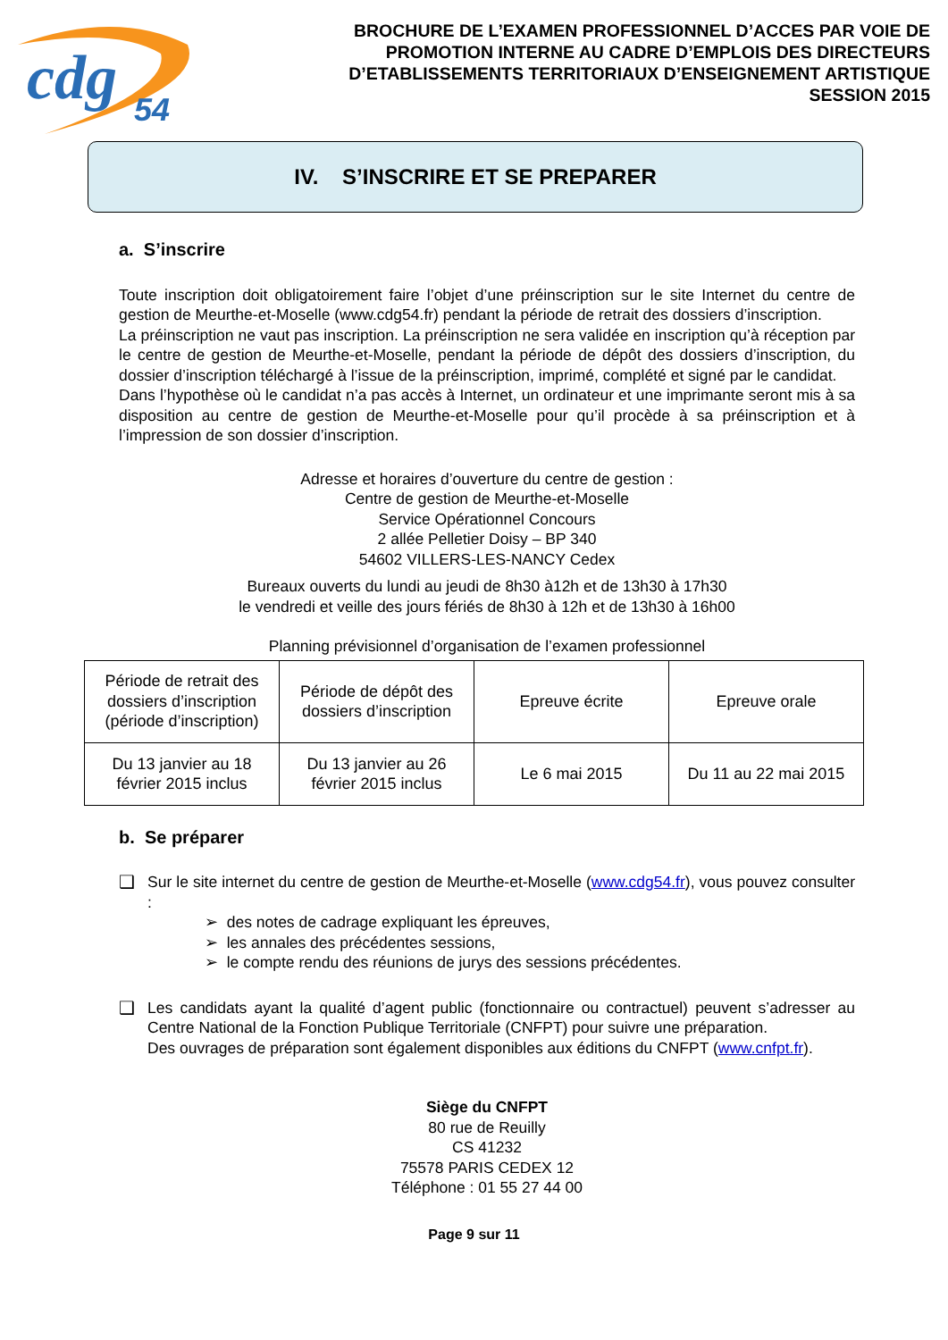cdg
54
BROCHURE DE L’EXAMEN PROFESSIONNEL D’ACCES PAR VOIE DE
PROMOTION INTERNE AU CADRE D’EMPLOIS DES DIRECTEURS
D’ETABLISSEMENTS TERRITORIAUX D’ENSEIGNEMENT ARTISTIQUE
SESSION 2015
IV. S’INSCRIRE ET SE PREPARER
a. S’inscrire
Toute inscription doit obligatoirement faire l’objet d’une préinscription sur le site Internet du centre de gestion de Meurthe-et-Moselle (www.cdg54.fr) pendant la période de retrait des dossiers d’inscription.
La préinscription ne vaut pas inscription. La préinscription ne sera validée en inscription qu’à réception par le centre de gestion de Meurthe-et-Moselle, pendant la période de dépôt des dossiers d’inscription, du dossier d’inscription téléchargé à l’issue de la préinscription, imprimé, complété et signé par le candidat.
Dans l’hypothèse où le candidat n’a pas accès à Internet, un ordinateur et une imprimante seront mis à sa disposition au centre de gestion de Meurthe-et-Moselle pour qu’il procède à sa préinscription et à l’impression de son dossier d’inscription.
Adresse et horaires d’ouverture du centre de gestion :
Centre de gestion de Meurthe-et-Moselle
Service Opérationnel Concours
2 allée Pelletier Doisy – BP 340
54602 VILLERS-LES-NANCY Cedex
Bureaux ouverts du lundi au jeudi de 8h30 à12h et de 13h30 à 17h30
le vendredi et veille des jours fériés de 8h30 à 12h et de 13h30 à 16h00
Planning prévisionnel d’organisation de l’examen professionnel
| Période de retrait des dossiers d’inscription (période d’inscription) | Période de dépôt des dossiers d’inscription | Epreuve écrite | Epreuve orale |
| Du 13 janvier au 18 février 2015 inclus | Du 13 janvier au 26 février 2015 inclus | Le 6 mai 2015 | Du 11 au 22 mai 2015 |
b. Se préparer
❑ Sur le site internet du centre de gestion de Meurthe-et-Moselle (www.cdg54.fr), vous pouvez consulter :
➢ des notes de cadrage expliquant les épreuves,
➢ les annales des précédentes sessions,
➢ le compte rendu des réunions de jurys des sessions précédentes.
❑ Les candidats ayant la qualité d’agent public (fonctionnaire ou contractuel) peuvent s’adresser au Centre National de la Fonction Publique Territoriale (CNFPT) pour suivre une préparation.
Des ouvrages de préparation sont également disponibles aux éditions du CNFPT (www.cnfpt.fr).
Siège du CNFPT
80 rue de Reuilly
CS 41232
75578 PARIS CEDEX 12
Téléphone : 01 55 27 44 00
Page 9 sur 11